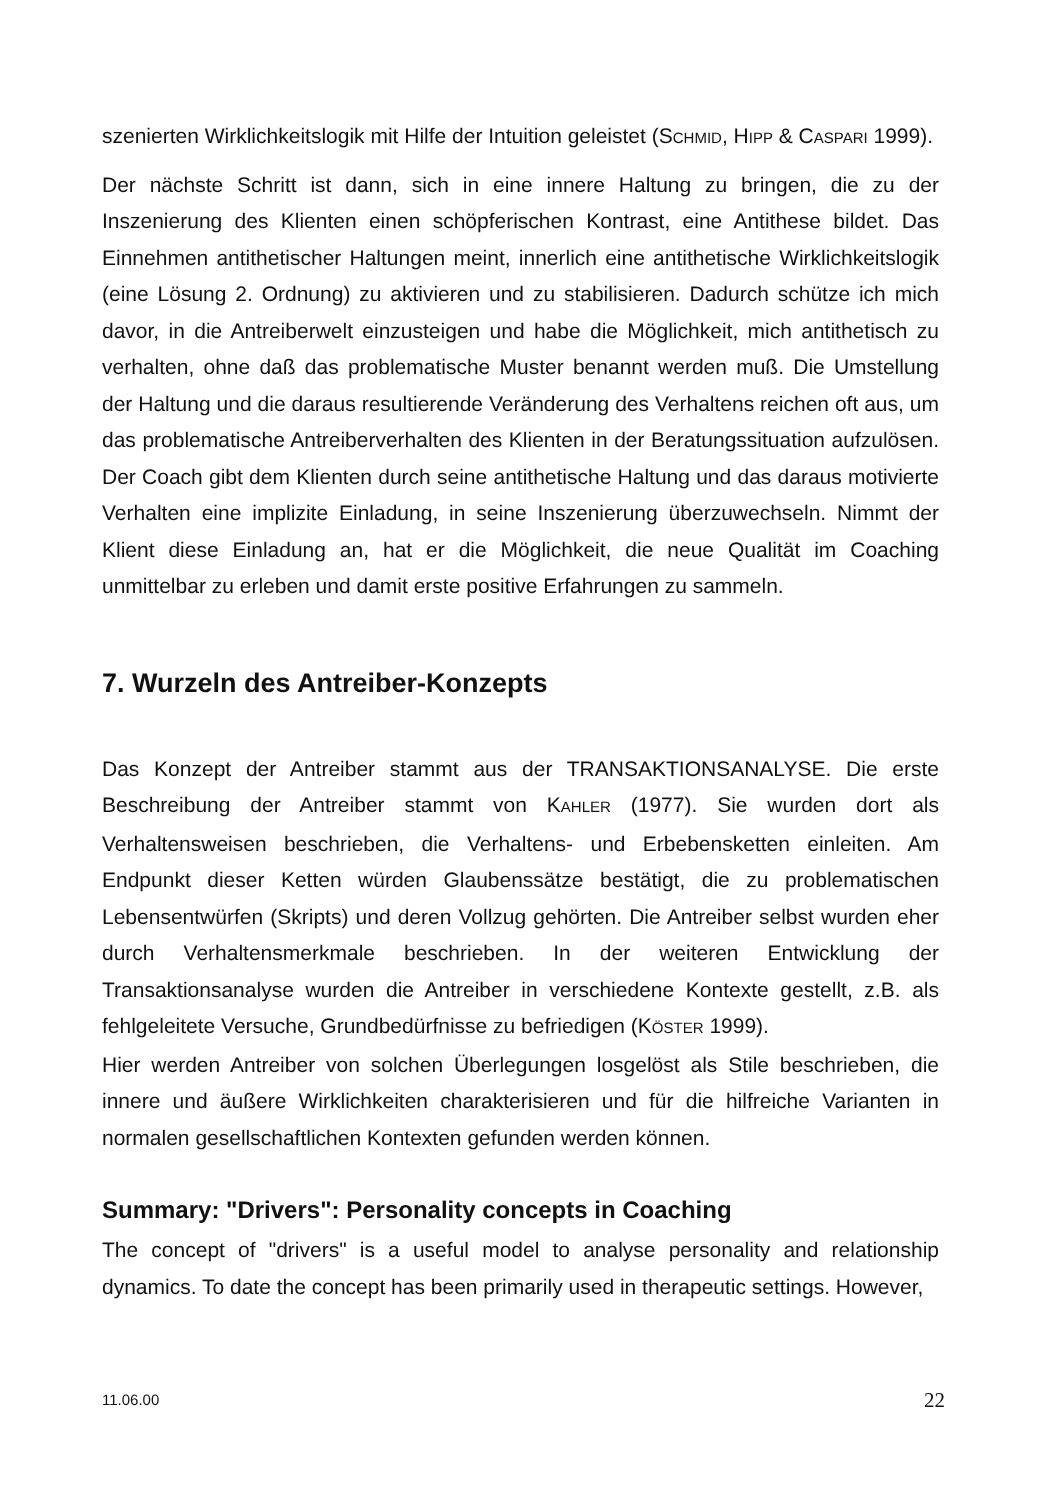szenierten Wirklichkeitslogik mit Hilfe der Intuition geleistet (SCHMID, HIPP & CASPARI 1999).
Der nächste Schritt ist dann, sich in eine innere Haltung zu bringen, die zu der Inszenierung des Klienten einen schöpferischen Kontrast, eine Antithese bildet. Das Einnehmen antithetischer Haltungen meint, innerlich eine antithetische Wirklichkeitslogik (eine Lösung 2. Ordnung) zu aktivieren und zu stabilisieren. Dadurch schütze ich mich davor, in die Antreiberwelt einzusteigen und habe die Möglichkeit, mich antithetisch zu verhalten, ohne daß das problematische Muster benannt werden muß. Die Umstellung der Haltung und die daraus resultierende Veränderung des Verhaltens reichen oft aus, um das problematische Antreiberverhalten des Klienten in der Beratungssituation aufzulösen. Der Coach gibt dem Klienten durch seine antithetische Haltung und das daraus motivierte Verhalten eine implizite Einladung, in seine Inszenierung überzuwechseln. Nimmt der Klient diese Einladung an, hat er die Möglichkeit, die neue Qualität im Coaching unmittelbar zu erleben und damit erste positive Erfahrungen zu sammeln.
7. Wurzeln des Antreiber-Konzepts
Das Konzept der Antreiber stammt aus der TRANSAKTIONSANALYSE. Die erste Beschreibung der Antreiber stammt von KAHLER (1977). Sie wurden dort als Verhaltensweisen beschrieben, die Verhaltens- und Erbebensketten einleiten. Am Endpunkt dieser Ketten würden Glaubenssätze bestätigt, die zu problematischen Lebensentwürfen (Skripts) und deren Vollzug gehörten. Die Antreiber selbst wurden eher durch Verhaltensmerkmale beschrieben. In der weiteren Entwicklung der Transaktionsanalyse wurden die Antreiber in verschiedene Kontexte gestellt, z.B. als fehlgeleitete Versuche, Grundbedürfnisse zu befriedigen (KÖSTER 1999).
Hier werden Antreiber von solchen Überlegungen losgelöst als Stile beschrieben, die innere und äußere Wirklichkeiten charakterisieren und für die hilfreiche Varianten in normalen gesellschaftlichen Kontexten gefunden werden können.
Summary: "Drivers": Personality concepts in Coaching
The concept of "drivers" is a useful model to analyse personality and relationship dynamics. To date the concept has been primarily used in therapeutic settings. However,
11.06.00 22